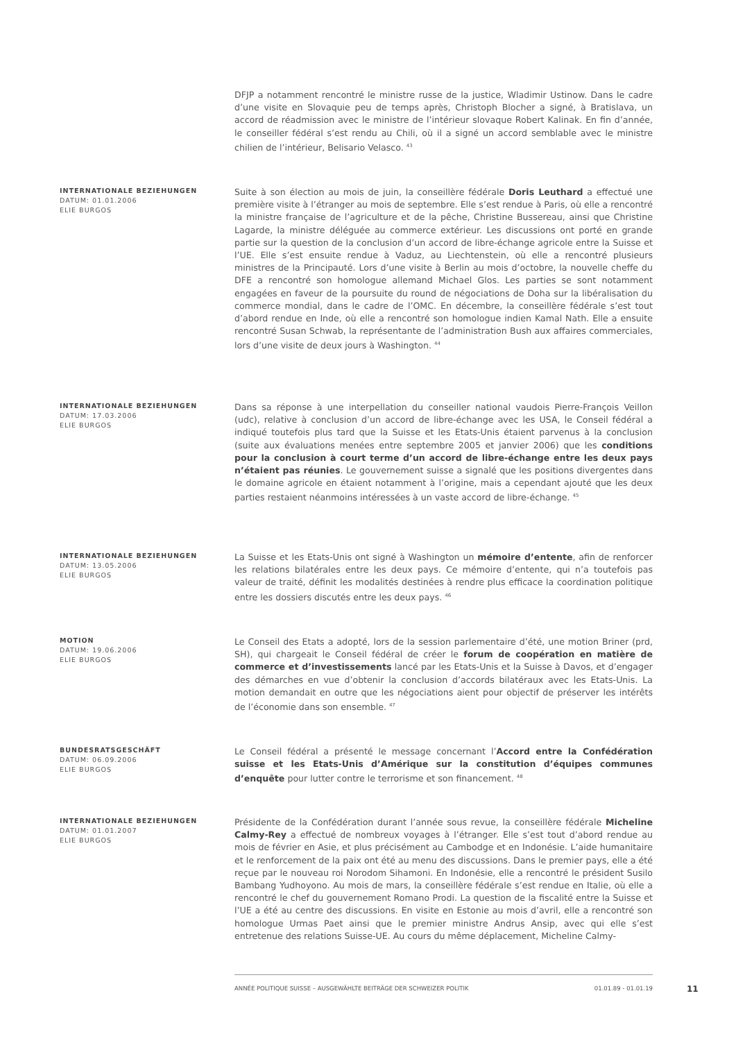DFJP a notamment rencontré le ministre russe de la justice, Wladimir Ustinow. Dans le cadre d’une visite en Slovaquie peu de temps après, Christoph Blocher a signé, à Bratislava, un accord de réadmission avec le ministre de l’intérieur slovaque Robert Kalinak. En fin d’année, le conseiller fédéral s’est rendu au Chili, où il a signé un accord semblable avec le ministre chilien de l’intérieur, Belisario Velasco. <sup>43</sup>
INTERNATIONALE BEZIEHUNGEN
DATUM: 01.01.2006
ELIE BURGOS
Suite à son élection au mois de juin, la conseillère fédérale Doris Leuthard a effectué une première visite à l’étranger au mois de septembre. Elle s’est rendue à Paris, où elle a rencontré la ministre française de l’agriculture et de la pêche, Christine Bussereau, ainsi que Christine Lagarde, la ministre déléguée au commerce extérieur. Les discussions ont porté en grande partie sur la question de la conclusion d’un accord de libre-échange agricole entre la Suisse et l’UE. Elle s’est ensuite rendue à Vaduz, au Liechtenstein, où elle a rencontré plusieurs ministres de la Principauté. Lors d’une visite à Berlin au mois d’octobre, la nouvelle cheffe du DFE a rencontré son homologue allemand Michael Glos. Les parties se sont notamment engagées en faveur de la poursuite du round de négociations de Doha sur la libéralisation du commerce mondial, dans le cadre de l’OMC. En décembre, la conseillère fédérale s’est tout d’abord rendue en Inde, où elle a rencontré son homologue indien Kamal Nath. Elle a ensuite rencontré Susan Schwab, la représentante de l’administration Bush aux affaires commerciales, lors d’une visite de deux jours à Washington. <sup>44</sup>
INTERNATIONALE BEZIEHUNGEN
DATUM: 17.03.2006
ELIE BURGOS
Dans sa réponse à une interpellation du conseiller national vaudois Pierre-François Veillon (udc), relative à conclusion d’un accord de libre-échange avec les USA, le Conseil fédéral a indiqué toutefois plus tard que la Suisse et les Etats-Unis étaient parvenus à la conclusion (suite aux évaluations menées entre septembre 2005 et janvier 2006) que les conditions pour la conclusion à court terme d’un accord de libre-échange entre les deux pays n’étaient pas réunies. Le gouvernement suisse a signalé que les positions divergentes dans le domaine agricole en étaient notamment à l’origine, mais a cependant ajouté que les deux parties restaient néanmoins intéressées à un vaste accord de libre-échange. <sup>45</sup>
INTERNATIONALE BEZIEHUNGEN
DATUM: 13.05.2006
ELIE BURGOS
La Suisse et les Etats-Unis ont signé à Washington un mémoire d’entente, afin de renforcer les relations bilatérales entre les deux pays. Ce mémoire d’entente, qui n’a toutefois pas valeur de traité, définit les modalités destinées à rendre plus efficace la coordination politique entre les dossiers discutés entre les deux pays. <sup>46</sup>
MOTION
DATUM: 19.06.2006
ELIE BURGOS
Le Conseil des Etats a adopté, lors de la session parlementaire d’été, une motion Briner (prd, SH), qui chargeait le Conseil fédéral de créer le forum de coopération en matière de commerce et d’investissements lancé par les Etats-Unis et la Suisse à Davos, et d’engager des démarches en vue d’obtenir la conclusion d’accords bilatéraux avec les Etats-Unis. La motion demandait en outre que les négociations aient pour objectif de préserver les intérêts de l’économie dans son ensemble. <sup>47</sup>
BUNDESRATSGESCHÄFT
DATUM: 06.09.2006
ELIE BURGOS
Le Conseil fédéral a présenté le message concernant l’Accord entre la Confédération suisse et les Etats-Unis d’Amérique sur la constitution d’équipes communes d’enquête pour lutter contre le terrorisme et son financement. <sup>48</sup>
INTERNATIONALE BEZIEHUNGEN
DATUM: 01.01.2007
ELIE BURGOS
Présidente de la Confédération durant l’année sous revue, la conseillère fédérale Micheline Calmy-Rey a effectué de nombreux voyages à l’étranger. Elle s’est tout d’abord rendue au mois de février en Asie, et plus précisément au Cambodge et en Indonésie. L’aide humanitaire et le renforcement de la paix ont été au menu des discussions. Dans le premier pays, elle a été reçue par le nouveau roi Norodom Sihamoni. En Indonésie, elle a rencontré le président Susilo Bambang Yudhoyono. Au mois de mars, la conseillère fédérale s’est rendue en Italie, où elle a rencontré le chef du gouvernement Romano Prodi. La question de la fiscalité entre la Suisse et l’UE a été au centre des discussions. En visite en Estonie au mois d’avril, elle a rencontré son homologue Urmas Paet ainsi que le premier ministre Andrus Ansip, avec qui elle s’est entretenue des relations Suisse-UE. Au cours du même déplacement, Micheline Calmy-
ANNÉE POLITIQUE SUISSE – AUSGEWÄHLTE BEITRÄGE DER SCHWEIZER POLITIK 01.01.89 - 01.01.19
11